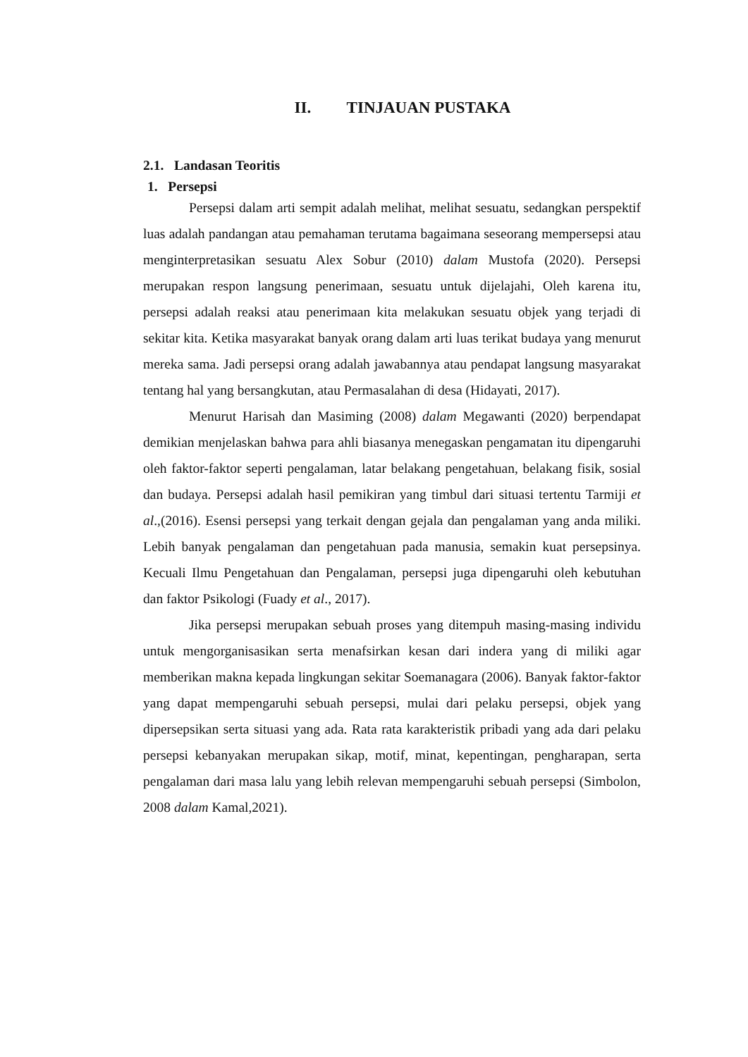II. TINJAUAN PUSTAKA
2.1. Landasan Teoritis
1. Persepsi
Persepsi dalam arti sempit adalah melihat, melihat sesuatu, sedangkan perspektif luas adalah pandangan atau pemahaman terutama bagaimana seseorang mempersepsi atau menginterpretasikan sesuatu Alex Sobur (2010) dalam Mustofa (2020). Persepsi merupakan respon langsung penerimaan, sesuatu untuk dijelajahi, Oleh karena itu, persepsi adalah reaksi atau penerimaan kita melakukan sesuatu objek yang terjadi di sekitar kita. Ketika masyarakat banyak orang dalam arti luas terikat budaya yang menurut mereka sama. Jadi persepsi orang adalah jawabannya atau pendapat langsung masyarakat tentang hal yang bersangkutan, atau Permasalahan di desa (Hidayati, 2017).
Menurut Harisah dan Masiming (2008) dalam Megawanti (2020) berpendapat demikian menjelaskan bahwa para ahli biasanya menegaskan pengamatan itu dipengaruhi oleh faktor-faktor seperti pengalaman, latar belakang pengetahuan, belakang fisik, sosial dan budaya. Persepsi adalah hasil pemikiran yang timbul dari situasi tertentu Tarmiji et al.,(2016). Esensi persepsi yang terkait dengan gejala dan pengalaman yang anda miliki. Lebih banyak pengalaman dan pengetahuan pada manusia, semakin kuat persepsinya. Kecuali Ilmu Pengetahuan dan Pengalaman, persepsi juga dipengaruhi oleh kebutuhan dan faktor Psikologi (Fuady et al., 2017).
Jika persepsi merupakan sebuah proses yang ditempuh masing-masing individu untuk mengorganisasikan serta menafsirkan kesan dari indera yang di miliki agar memberikan makna kepada lingkungan sekitar Soemanagara (2006). Banyak faktor-faktor yang dapat mempengaruhi sebuah persepsi, mulai dari pelaku persepsi, objek yang dipersepsikan serta situasi yang ada. Rata rata karakteristik pribadi yang ada dari pelaku persepsi kebanyakan merupakan sikap, motif, minat, kepentingan, pengharapan, serta pengalaman dari masa lalu yang lebih relevan mempengaruhi sebuah persepsi (Simbolon, 2008 dalam Kamal,2021).